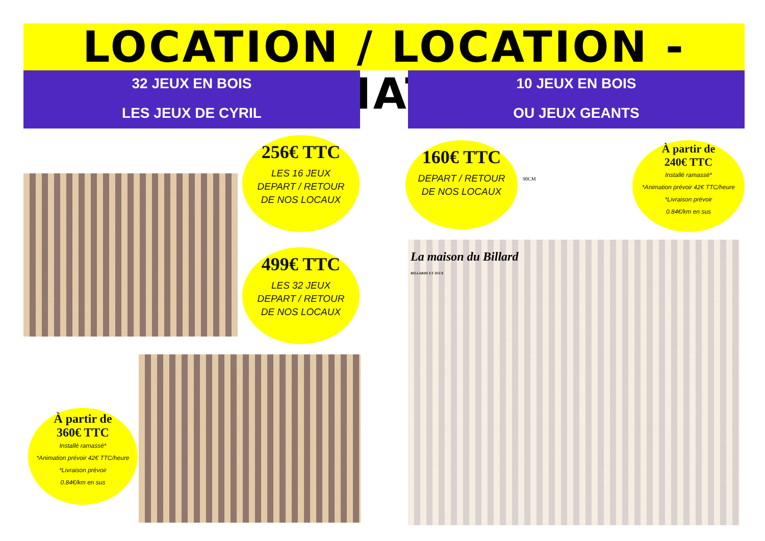LOCATION / LOCATION - ANIMATION
32 JEUX EN BOIS
LES JEUX DE CYRIL
10 JEUX EN BOIS
OU JEUX GEANTS
256€ TTC
LES 16 JEUX
DEPART / RETOUR
DE NOS LOCAUX
499€ TTC
LES 32 JEUX
DEPART / RETOUR
DE NOS LOCAUX
À partir de
360€ TTC
Installé ramassé*
*Animation prévoir 42€ TTC/heure
*Livraison prévoir
0.84€/km en sus
160€ TTC
DEPART / RETOUR
DE NOS LOCAUX
90CM
À partir de
240€ TTC
Installé ramassé*
*Animation prévoir 42€ TTC/heure
*Livraison prévoir
0.84€/km en sus
La maison du Billard
BILLARDS ET JEUX